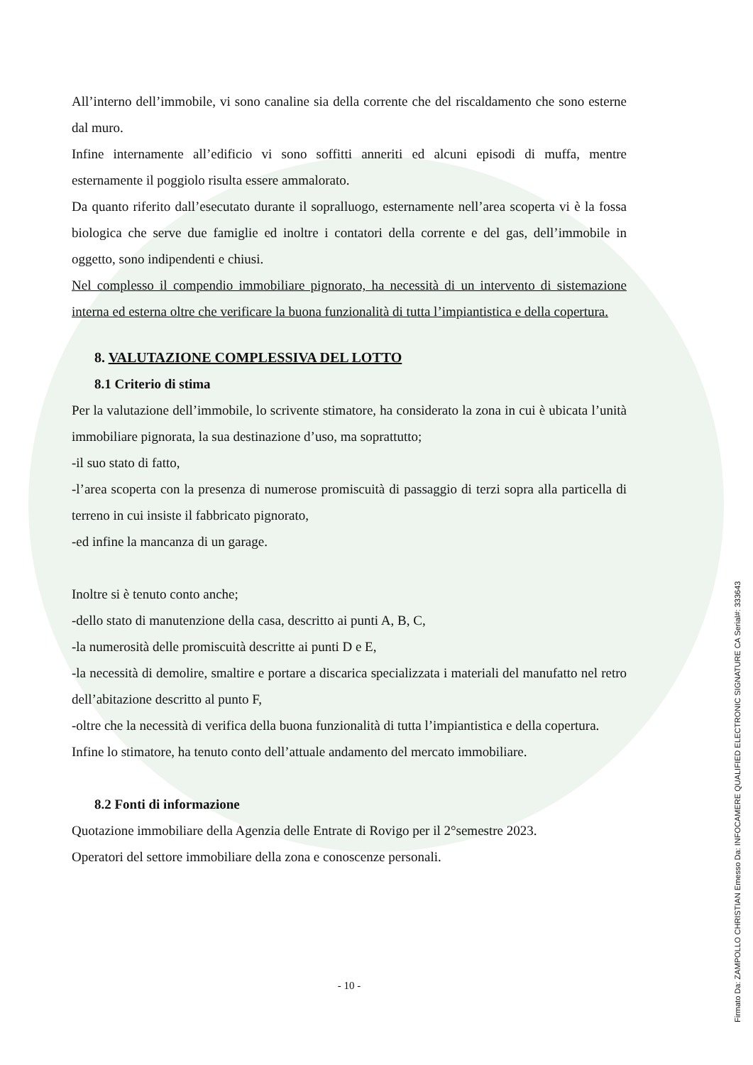All’interno dell’immobile, vi sono canaline sia della corrente che del riscaldamento che sono esterne dal muro.
Infine internamente all’edificio vi sono soffitti anneriti ed alcuni episodi di muffa, mentre esternamente il poggiolo risulta essere ammalorato.
Da quanto riferito dall’esecutato durante il sopralluogo, esternamente nell’area scoperta vi è la fossa biologica che serve due famiglie ed inoltre i contatori della corrente e del gas, dell’immobile in oggetto, sono indipendenti e chiusi.
Nel complesso il compendio immobiliare pignorato, ha necessità di un intervento di sistemazione interna ed esterna oltre che verificare la buona funzionalità di tutta l’impiantistica e della copertura.
8. VALUTAZIONE COMPLESSIVA DEL LOTTO
8.1 Criterio di stima
Per la valutazione dell’immobile, lo scrivente stimatore, ha considerato la zona in cui è ubicata l’unità immobiliare pignorata, la sua destinazione d’uso, ma soprattutto;
-il suo stato di fatto,
-l’area scoperta con la presenza di numerose promiscuità di passaggio di terzi sopra alla particella di terreno in cui insiste il fabbricato pignorato,
-ed infine la mancanza di un garage.
Inoltre si è tenuto conto anche;
-dello stato di manutenzione della casa, descritto ai punti A, B, C,
-la numerosità delle promiscuità descritte ai punti D e E,
-la necessità di demolire, smaltire e portare a discarica specializzata i materiali del manufatto nel retro dell’abitazione descritto al punto F,
-oltre che la necessità di verifica della buona funzionalità di tutta l’impiantistica e della copertura.
Infine lo stimatore, ha tenuto conto dell’attuale andamento del mercato immobiliare.
8.2 Fonti di informazione
Quotazione immobiliare della Agenzia delle Entrate di Rovigo per il 2°semestre 2023.
Operatori del settore immobiliare della zona e conoscenze personali.
- 10 -
Firmato Da: ZAMPOLLO CHRISTIAN Emesso Da: INFOCAMERE QUALIFIED ELECTRONIC SIGNATURE CA Serial#: 333643